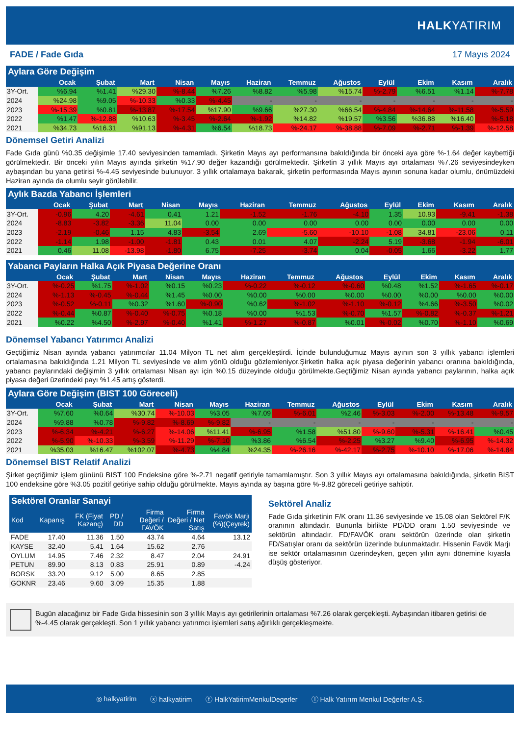HALKYATIRIM
FADE / Fade Gıda 17 Mayıs 2024
Aylara Göre Değişim
| | Ocak | Şubat | Mart | Nisan | Mayıs | Haziran | Temmuz | Ağustos | Eylül | Ekim | Kasım | Aralık |
| --- | --- | --- | --- | --- | --- | --- | --- | --- | --- | --- | --- | --- |
| 3Y-Ort. | %6.94 | %1.41 | %29.30 | %-8.44 | %7.26 | %8.82 | %5.98 | %15.74 | %-2.79 | %6.51 | %1.14 | %-7.78 |
| 2024 | %24.98 | %9.05 | %-10.33 | %0.33 | %-4.45 | - | - | - | - | - | - | - |
| 2023 | %-15.39 | %0.81 | %-13.87 | %-17.54 | %17.90 | %9.66 | %27.30 | %66.54 | %-4.84 | %-14.64 | %-11.58 | %-5.59 |
| 2022 | %1.47 | %-12.88 | %10.63 | %-3.45 | %-2.64 | %-1.92 | %14.82 | %19.57 | %3.56 | %36.88 | %16.40 | %-5.18 |
| 2021 | %34.73 | %16.31 | %91.13 | %-4.31 | %6.54 | %18.73 | %-24.17 | %-38.88 | %-7.09 | %-2.71 | %-1.39 | %-12.58 |
Dönemsel Getiri Analizi
Fade Gıda günü %0.35 değişimle 17.40 seviyesinden tamamladı. Şirketin Mayıs ayı performansına bakıldığında bir önceki aya göre %-1.64 değer kaybettiği görülmektedir. Bir önceki yılın Mayıs ayında şirketin %17.90 değer kazandığı görülmektedir. Şirketin 3 yıllık Mayıs ayı ortalaması %7.26 seviyesindeyken aybaşından bu yana getirisi %-4.45 seviyesinde bulunuyor. 3 yıllık ortalamaya bakarak, şirketin performasında Mayıs ayının sonuna kadar olumlu, önümüzdeki Haziran ayında da olumlu seyir görülebilir.
Aylık Bazda Yabancı İşlemleri
| | Ocak | Şubat | Mart | Nisan | Mayıs | Haziran | Temmuz | Ağustos | Eylül | Ekim | Kasım | Aralık |
| --- | --- | --- | --- | --- | --- | --- | --- | --- | --- | --- | --- | --- |
| 3Y-Ort. | -0.96 | 4.20 | -4.61 | 0.41 | 1.21 | -1.52 | -1.76 | -4.10 | 1.35 | 10.93 | -9.41 | -1.38 |
| 2024 | -8.83 | -3.82 | -3.36 | 11.04 | 0.00 | 0.00 | 0.00 | 0.00 | 0.00 | 0.00 | 0.00 | 0.00 |
| 2023 | -2.19 | -0.46 | 1.15 | 4.83 | -3.54 | 2.69 | -5.60 | -10.10 | -1.08 | 34.81 | -23.06 | 0.11 |
| 2022 | -1.14 | 1.98 | -1.00 | -1.81 | 0.43 | 0.01 | 4.07 | -2.24 | 5.19 | -3.68 | -1.94 | -6.01 |
| 2021 | 0.46 | 11.08 | -13.98 | -1.80 | 6.75 | -7.25 | -3.74 | 0.04 | -0.05 | 1.66 | -3.22 | 1.77 |
Yabancı Payların Halka Açık Piyasa Değerine Oranı
| | Ocak | Şubat | Mart | Nisan | Mayıs | Haziran | Temmuz | Ağustos | Eylül | Ekim | Kasım | Aralık |
| --- | --- | --- | --- | --- | --- | --- | --- | --- | --- | --- | --- | --- |
| 3Y-Ort. | %-0.25 | %1.75 | %-1.02 | %0.15 | %0.23 | %-0.22 | %-0.12 | %-0.60 | %0.48 | %1.52 | %-1.65 | %-0.17 |
| 2024 | %-1.13 | %-0.45 | %-0.44 | %1.45 | %0.00 | %0.00 | %0.00 | %0.00 | %0.00 | %0.00 | %0.00 | %0.00 |
| 2023 | %-0.52 | %-0.11 | %0.32 | %1.60 | %-0.90 | %0.62 | %-1.02 | %-1.10 | %-0.12 | %4.66 | %-3.50 | %0.02 |
| 2022 | %-0.44 | %0.87 | %-0.40 | %-0.75 | %0.18 | %0.00 | %1.53 | %-0.70 | %1.57 | %-0.82 | %-0.37 | %-1.21 |
| 2021 | %0.22 | %4.50 | %-2.97 | %-0.40 | %1.41 | %-1.27 | %-0.87 | %0.01 | %-0.02 | %0.70 | %-1.10 | %0.69 |
Dönemsel Yabancı Yatırımcı Analizi
Geçtiğimiz Nisan ayında yabancı yatırımcılar 11.04 Milyon TL net alım gerçekleştirdi. İçinde bulunduğumuz Mayıs ayının son 3 yıllık yabancı işlemleri ortalamasına bakıldığında 1.21 Milyon TL seviyesinde ve alım yönlü olduğu gözlemleniyor.Şirketin halka açık piyasa değerinin yabancı oranına bakıldığında, yabancı paylarındaki değişimin 3 yıllık ortalaması Nisan ayı için %0.15 düzeyinde olduğu görülmekte.Geçtiğimiz Nisan ayında yabancı paylarının, halka açık piyasa değeri üzerindeki payı %1.45 artış gösterdi.
Aylara Göre Değişim (BIST 100 Göreceli)
| | Ocak | Şubat | Mart | Nisan | Mayıs | Haziran | Temmuz | Ağustos | Eylül | Ekim | Kasım | Aralık |
| --- | --- | --- | --- | --- | --- | --- | --- | --- | --- | --- | --- | --- |
| 3Y-Ort. | %7.60 | %0.64 | %30.74 | %-10.03 | %3.05 | %7.09 | %-6.01 | %2.46 | %-3.03 | %-2.00 | %-13.48 | %-9.57 |
| 2024 | %9.88 | %0.78 | %-9.82 | %-8.69 | %-9.82 | - | - | - | - | - | - | - |
| 2023 | %-6.34 | %-4.21 | %-6.27 | %-14.06 | %11.41 | %-6.95 | %1.58 | %51.80 | %-9.60 | %-5.31 | %-16.41 | %0.45 |
| 2022 | %-5.90 | %-10.33 | %-3.59 | %-11.29 | %-7.10 | %3.86 | %6.54 | %-2.25 | %3.27 | %9.40 | %-6.95 | %-14.32 |
| 2021 | %35.03 | %16.47 | %102.07 | %-4.73 | %4.84 | %24.35 | %-26.16 | %-42.17 | %-2.75 | %-10.10 | %-17.06 | %-14.84 |
Dönemsel BIST Relatif Analizi
Şirket geçtiğimiz işlem gününü BIST 100 Endeksine göre %-2.71 negatif getiriyle tamamlamıştır. Son 3 yıllık Mayıs ayı ortalamasına bakıldığında, şirketin BIST 100 endeksine göre %3.05 pozitif getiriye sahip olduğu görülmekte. Mayıs ayında ay başına göre %-9.82 göreceli getiriye sahiptir.
Sektörel Oranlar Sanayi
| Kod | Kapanış | FK (Fiyat Kazanç) | PD / DD | Firma Değeri / FAVÖK | Firma Değeri / Net Satış | Favök Marjı (%)(Çeyrek) |
| --- | --- | --- | --- | --- | --- | --- |
| FADE | 17.40 | 11.36 | 1.50 | 43.74 | 4.64 | 13.12 |
| KAYSE | 32.40 | 5.41 | 1.64 | 15.62 | 2.76 | |
| OYLUM | 14.95 | 7.46 | 2.32 | 8.47 | 2.04 | 24.91 |
| PETUN | 89.90 | 8.13 | 0.83 | 25.91 | 0.89 | -4.24 |
| BORSK | 33.20 | 9.12 | 5.00 | 8.65 | 2.85 | |
| GOKNR | 23.46 | 9.60 | 3.09 | 15.35 | 1.88 | |
Sektörel Analiz
Fade Gıda şirketinin F/K oranı 11.36 seviyesinde ve 15.08 olan Sektörel F/K oranının altındadır. Bununla birlikte PD/DD oranı 1.50 seviyesinde ve sektörün altındadır. FD/FAVÖK oranı sektörün üzerinde olan şirketin FD/Satışlar oranı da sektörün üzerinde bulunmaktadır. Hissenin Favök Marjı ise sektör ortalamasının üzerindeyken, geçen yılın aynı dönemine kıyasla düşüş gösteriyor.
Bugün alacağınız bir Fade Gıda hissesinin son 3 yıllık Mayıs ayı getirilerinin ortalaması %7.26 olarak gerçekleşti. Aybaşından itibaren getirisi de %-4.45 olarak gerçekleşti. Son 1 yıllık yabancı yatırımcı işlemleri satış ağırlıklı gerçekleşmekte.
◎ halkyatirim ⓧ halkyatirim ⓕ HalkYatirimMenkulDegerler ⓘ Halk Yatırım Menkul Değerler A.Ş.